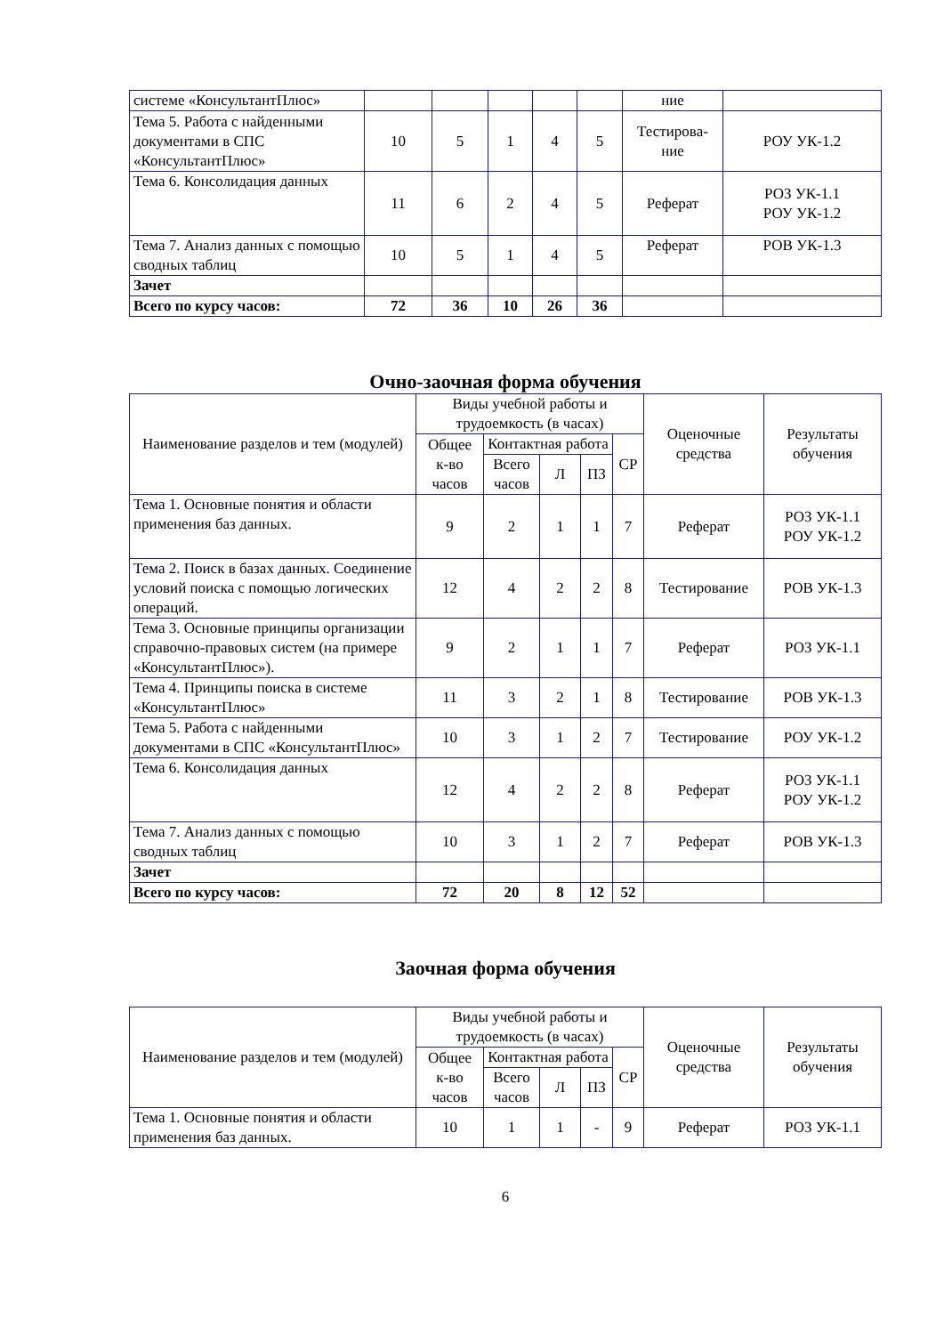| системе «КонсультантПлюс» | | | | | | ние | |
| Тема 5. Работа с найденными документами в СПС «КонсультантПлюс» | 10 | 5 | 1 | 4 | 5 | Тестирова-ние | РОУ УК-1.2 |
| Тема 6. Консолидация данных | 11 | 6 | 2 | 4 | 5 | Реферат | РОЗ УК-1.1 РОУ УК-1.2 |
| Тема 7. Анализ данных с помощью сводных таблиц | 10 | 5 | 1 | 4 | 5 | Реферат | РОВ УК-1.3 |
| Зачет | | | | | | | |
| Всего по курсу часов: | 72 | 36 | 10 | 26 | 36 | | |
Очно-заочная форма обучения
| Наименование разделов и тем (модулей) | Виды учебной работы и трудоемкость (в часах) | | | | | Оценочные средства | Результаты обучения |
| --- | --- | --- | --- | --- | --- | --- | --- |
| | Общее к-во часов | Контактная работа | | | СР | | |
| | | Всего часов | Л | ПЗ | | | |
| Тема 1. Основные понятия и области применения баз данных. | 9 | 2 | 1 | 1 | 7 | Реферат | РОЗ УК-1.1 РОУ УК-1.2 |
| Тема 2. Поиск в базах данных. Соединение условий поиска с помощью логических операций. | 12 | 4 | 2 | 2 | 8 | Тестирование | РОВ УК-1.3 |
| Тема 3. Основные принципы организации справочно-правовых систем (на примере «КонсультантПлюс»). | 9 | 2 | 1 | 1 | 7 | Реферат | РОЗ УК-1.1 |
| Тема 4. Принципы поиска в системе «КонсультантПлюс» | 11 | 3 | 2 | 1 | 8 | Тестирование | РОВ УК-1.3 |
| Тема 5. Работа с найденными документами в СПС «КонсультантПлюс» | 10 | 3 | 1 | 2 | 7 | Тестирование | РОУ УК-1.2 |
| Тема 6. Консолидация данных | 12 | 4 | 2 | 2 | 8 | Реферат | РОЗ УК-1.1 РОУ УК-1.2 |
| Тема 7. Анализ данных с помощью сводных таблиц | 10 | 3 | 1 | 2 | 7 | Реферат | РОВ УК-1.3 |
| Зачет | | | | | | | |
| Всего по курсу часов: | 72 | 20 | 8 | 12 | 52 | | |
Заочная форма обучения
| Наименование разделов и тем (модулей) | Виды учебной работы и трудоемкость (в часах) | | | | | Оценочные средства | Результаты обучения |
| --- | --- | --- | --- | --- | --- | --- | --- |
| | Общее к-во часов | Контактная работа | | | СР | | |
| | | Всего часов | Л | ПЗ | | | |
| Тема 1. Основные понятия и области применения баз данных. | 10 | 1 | 1 | - | 9 | Реферат | РОЗ УК-1.1 |
6